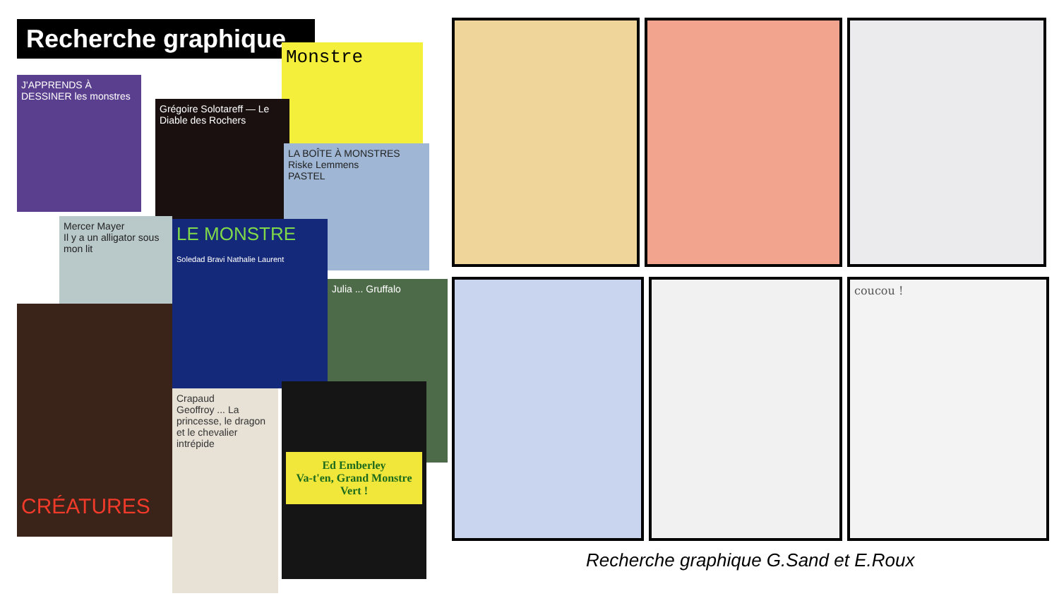Recherche graphique
J'APPRENDS À DESSINER les monstres
Monstre
Grégoire Solotareff — Le Diable des Rochers
LA BOÎTE À MONSTRES
Riske Lemmens
PASTEL
Mercer Mayer
Il y a un alligator sous mon lit
CRÉATURES
LE MONSTRE
Soledad Bravi Nathalie Laurent
Julia ... Gruffalo
Crapaud
Geoffroy ... La princesse, le dragon et le chevalier intrépide
Ed Emberley
Va-t'en, Grand Monstre Vert !
coucou !
Recherche graphique G.Sand et E.Roux